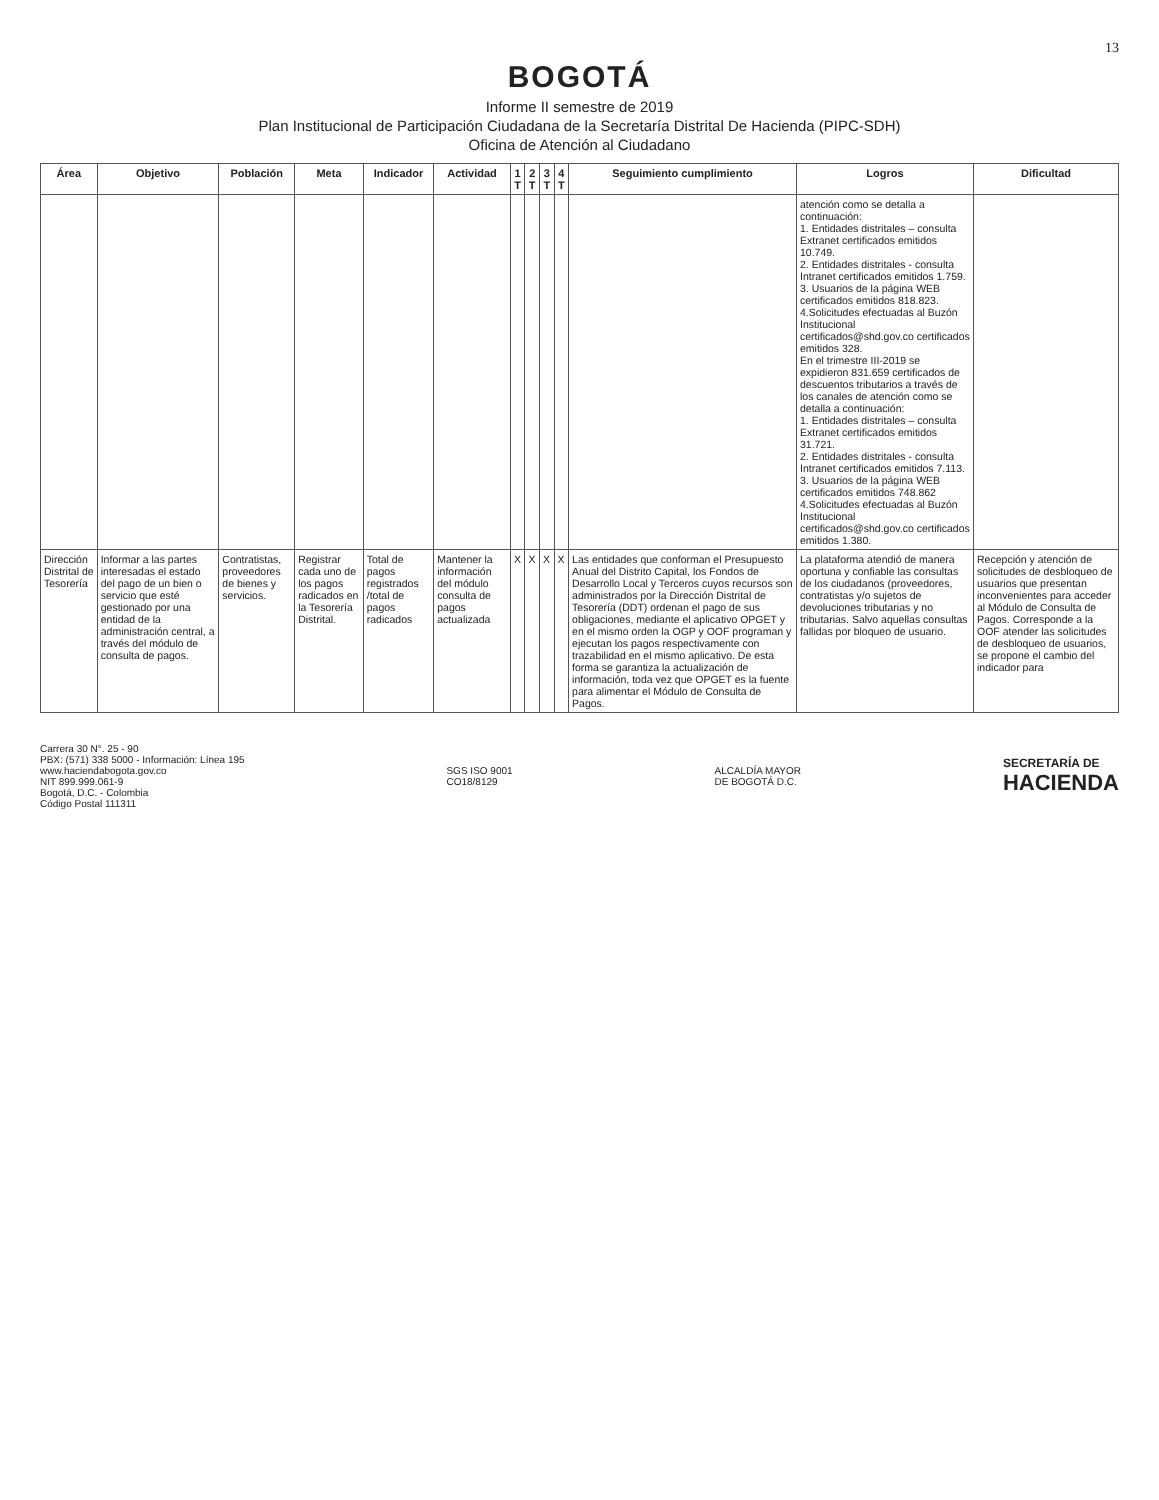13
BOGOTÁ
Informe II semestre de 2019
Plan Institucional de Participación Ciudadana de la Secretaría Distrital De Hacienda (PIPC-SDH)
Oficina de Atención al Ciudadano
| Área | Objetivo | Población | Meta | Indicador | Actividad | 1 T | 2 T | 3 T | 4 T | Seguimiento cumplimiento | Logros | Dificultad |
| --- | --- | --- | --- | --- | --- | --- | --- | --- | --- | --- | --- | --- |
| | | | | | | | | | | | atención como se detalla a continuación: 1. Entidades distritales – consulta Extranet certificados emitidos 10.749. 2. Entidades distritales - consulta Intranet certificados emitidos 1.759. 3. Usuarios de la página WEB certificados emitidos 818.823. 4.Solicitudes efectuadas al Buzón Institucional certificados@shd.gov.co certificados emitidos 328. En el trimestre III-2019 se expidieron 831.659 certificados de descuentos tributarios a través de los canales de atención como se detalla a continuación: 1. Entidades distritales – consulta Extranet certificados emitidos 31.721. 2. Entidades distritales - consulta Intranet certificados emitidos 7.113. 3. Usuarios de la página WEB certificados emitidos 748.862 4.Solicitudes efectuadas al Buzón Institucional certificados@shd.gov.co certificados emitidos 1.380. | |
| Dirección Distrital de Tesorería | Informar a las partes interesadas el estado del pago de un bien o servicio que esté gestionado por una entidad de la administración central, a través del módulo de consulta de pagos. | Contratistas, proveedores de bienes y servicios. | Registrar cada uno de los pagos radicados en la Tesorería Distrital. | Total de pagos registrados /total de pagos radicados | Mantener la información del módulo consulta de pagos actualizada | X | X | X | X | Las entidades que conforman el Presupuesto Anual del Distrito Capital, los Fondos de Desarrollo Local y Terceros cuyos recursos son administrados por la Dirección Distrital de Tesorería (DDT) ordenan el pago de sus obligaciones, mediante el aplicativo OPGET y en el mismo orden la OGP y OOF programan y ejecutan los pagos respectivamente con trazabilidad en el mismo aplicativo. De esta forma se garantiza la actualización de información, toda vez que OPGET es la fuente para alimentar el Módulo de Consulta de Pagos. | La plataforma atendió de manera oportuna y confiable las consultas de los ciudadanos (proveedores, contratistas y/o sujetos de devoluciones tributarias y no tributarias. Salvo aquellas consultas fallidas por bloqueo de usuario. | Recepción y atención de solicitudes de desbloqueo de usuarios que presentan inconvenientes para acceder al Módulo de Consulta de Pagos. Corresponde a la OOF atender las solicitudes de desbloqueo de usuarios, se propone el cambio del indicador para |
Carrera 30 N°. 25 - 90
PBX: (571) 338 5000 - Información: Línea 195
www.haciendabogota.gov.co
NIT 899.999.061-9
Bogotá, D.C. - Colombia
Código Postal 111311
SGS ISO 9001
CO18/8129
ALCALDÍA MAYOR
DE BOGOTÁ D.C.
SECRETARÍA DE
HACIENDA